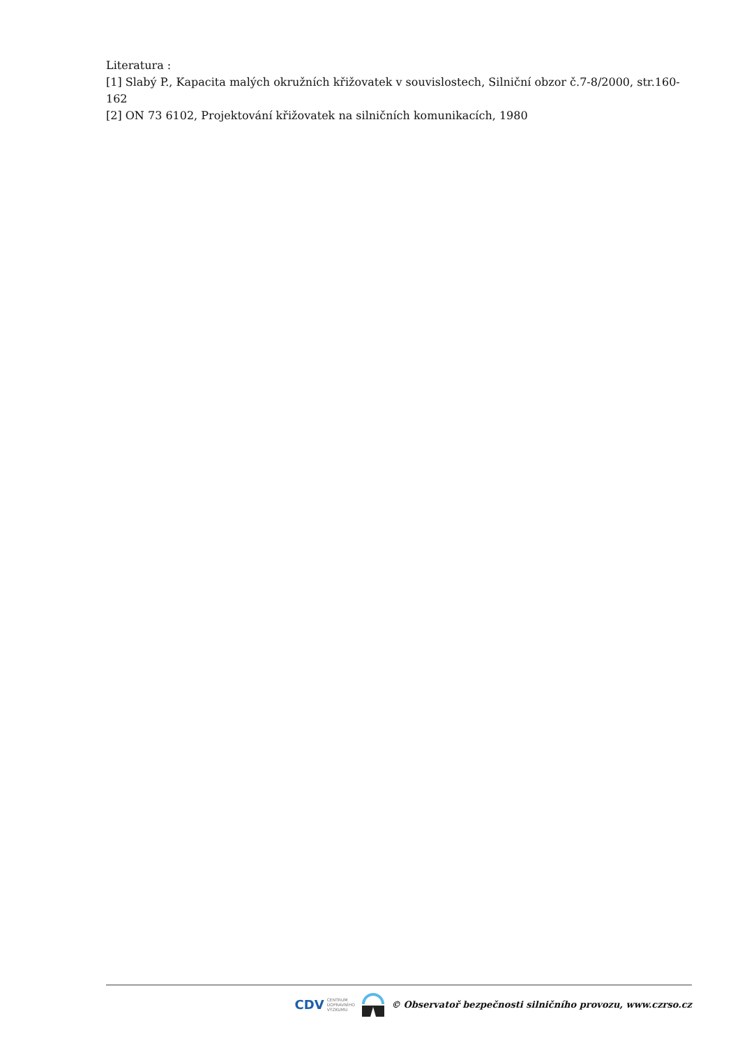Literatura :
[1] Slabý P., Kapacita malých okružních křižovatek v souvislostech, Silniční obzor č.7-8/2000, str.160-162
[2] ON 73 6102, Projektování křižovatek na silničních komunikacích, 1980
CDV CENTRUM
DOPRAVNÍHO
VÝZKUMU
© Observatoř bezpečnosti silničního provozu, www.czrso.cz